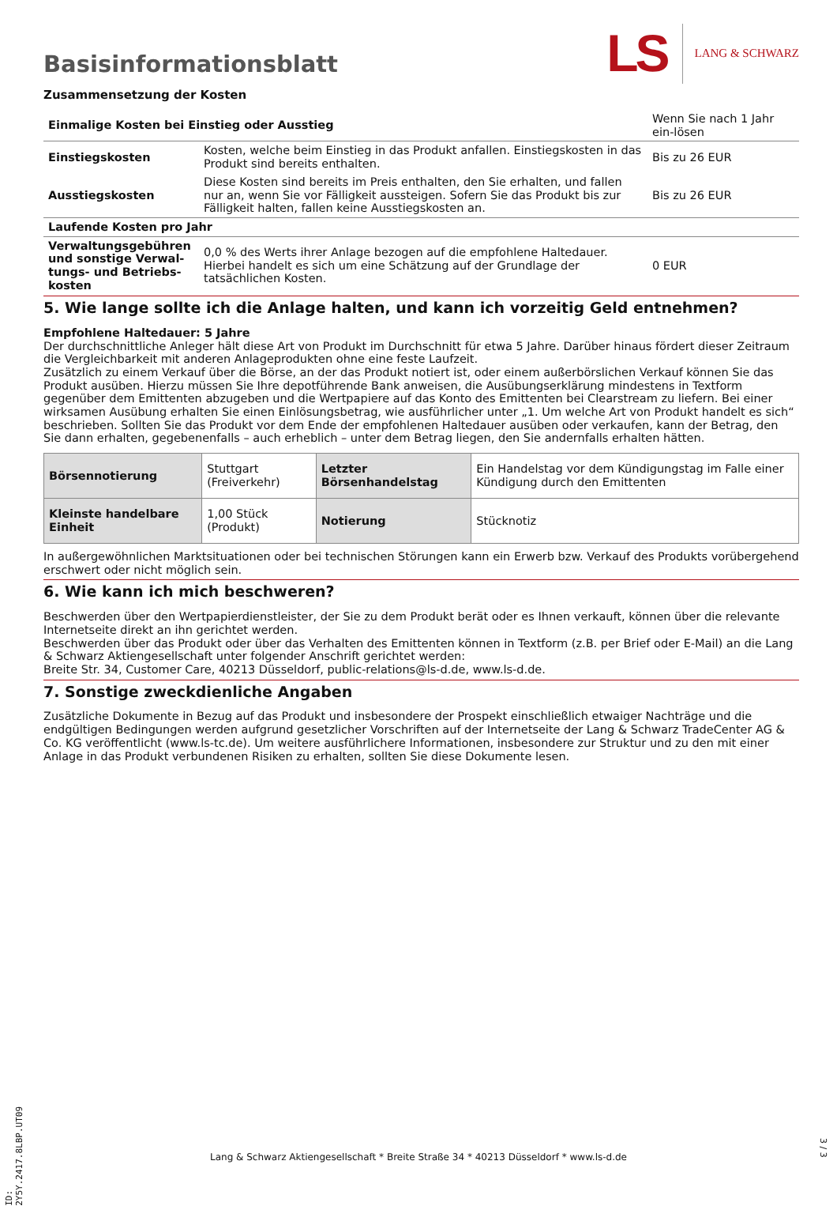Basisinformationsblatt
LS LANG & SCHWARZ
Zusammensetzung der Kosten
| Einmalige Kosten bei Einstieg oder Ausstieg | | Wenn Sie nach 1 Jahr ein-lösen |
| Einstiegskosten | Kosten, welche beim Einstieg in das Produkt anfallen. Einstiegskosten in das Produkt sind bereits enthalten. | Bis zu 26 EUR |
| Ausstiegskosten | Diese Kosten sind bereits im Preis enthalten, den Sie erhalten, und fallen nur an, wenn Sie vor Fälligkeit aussteigen. Sofern Sie das Produkt bis zur Fälligkeit halten, fallen keine Ausstiegskosten an. | Bis zu 26 EUR |
| Laufende Kosten pro Jahr | | |
| Verwaltungsgebühren und sonstige Verwal-tungs- und Betriebs-kosten | 0,0 % des Werts ihrer Anlage bezogen auf die empfohlene Haltedauer. Hierbei handelt es sich um eine Schätzung auf der Grundlage der tatsächlichen Kosten. | 0 EUR |
5. Wie lange sollte ich die Anlage halten, und kann ich vorzeitig Geld entnehmen?
Empfohlene Haltedauer: 5 Jahre
Der durchschnittliche Anleger hält diese Art von Produkt im Durchschnitt für etwa 5 Jahre. Darüber hinaus fördert dieser Zeitraum die Vergleichbarkeit mit anderen Anlageprodukten ohne eine feste Laufzeit.
Zusätzlich zu einem Verkauf über die Börse, an der das Produkt notiert ist, oder einem außerbörslichen Verkauf können Sie das Produkt ausüben. Hierzu müssen Sie Ihre depotführende Bank anweisen, die Ausübungserklärung mindestens in Textform gegenüber dem Emittenten abzugeben und die Wertpapiere auf das Konto des Emittenten bei Clearstream zu liefern. Bei einer wirksamen Ausübung erhalten Sie einen Einlösungsbetrag, wie ausführlicher unter „1. Um welche Art von Produkt handelt es sich“ beschrieben. Sollten Sie das Produkt vor dem Ende der empfohlenen Haltedauer ausüben oder verkaufen, kann der Betrag, den Sie dann erhalten, gegebenenfalls – auch erheblich – unter dem Betrag liegen, den Sie andernfalls erhalten hätten.
| Börsennotierung | Stuttgart (Freiverkehr) | Letzter Börsenhandelstag | Ein Handelstag vor dem Kündigungstag im Falle einer Kündigung durch den Emittenten |
| Kleinste handelbare Einheit | 1,00 Stück (Produkt) | Notierung | Stücknotiz |
In außergewöhnlichen Marktsituationen oder bei technischen Störungen kann ein Erwerb bzw. Verkauf des Produkts vorübergehend erschwert oder nicht möglich sein.
6. Wie kann ich mich beschweren?
Beschwerden über den Wertpapierdienstleister, der Sie zu dem Produkt berät oder es Ihnen verkauft, können über die relevante Internetseite direkt an ihn gerichtet werden.
Beschwerden über das Produkt oder über das Verhalten des Emittenten können in Textform (z.B. per Brief oder E-Mail) an die Lang & Schwarz Aktiengesellschaft unter folgender Anschrift gerichtet werden:
Breite Str. 34, Customer Care, 40213 Düsseldorf, public-relations@ls-d.de, www.ls-d.de.
7. Sonstige zweckdienliche Angaben
Zusätzliche Dokumente in Bezug auf das Produkt und insbesondere der Prospekt einschließlich etwaiger Nachträge und die endgültigen Bedingungen werden aufgrund gesetzlicher Vorschriften auf der Internetseite der Lang & Schwarz TradeCenter AG & Co. KG veröffentlicht (www.ls-tc.de). Um weitere ausführlichere Informationen, insbesondere zur Struktur und zu den mit einer Anlage in das Produkt verbundenen Risiken zu erhalten, sollten Sie diese Dokumente lesen.
ID: 2Y5Y.2417.8LBP.UT09
Lang & Schwarz Aktiengesellschaft * Breite Straße 34 * 40213 Düsseldorf * www.ls-d.de
3 / 3